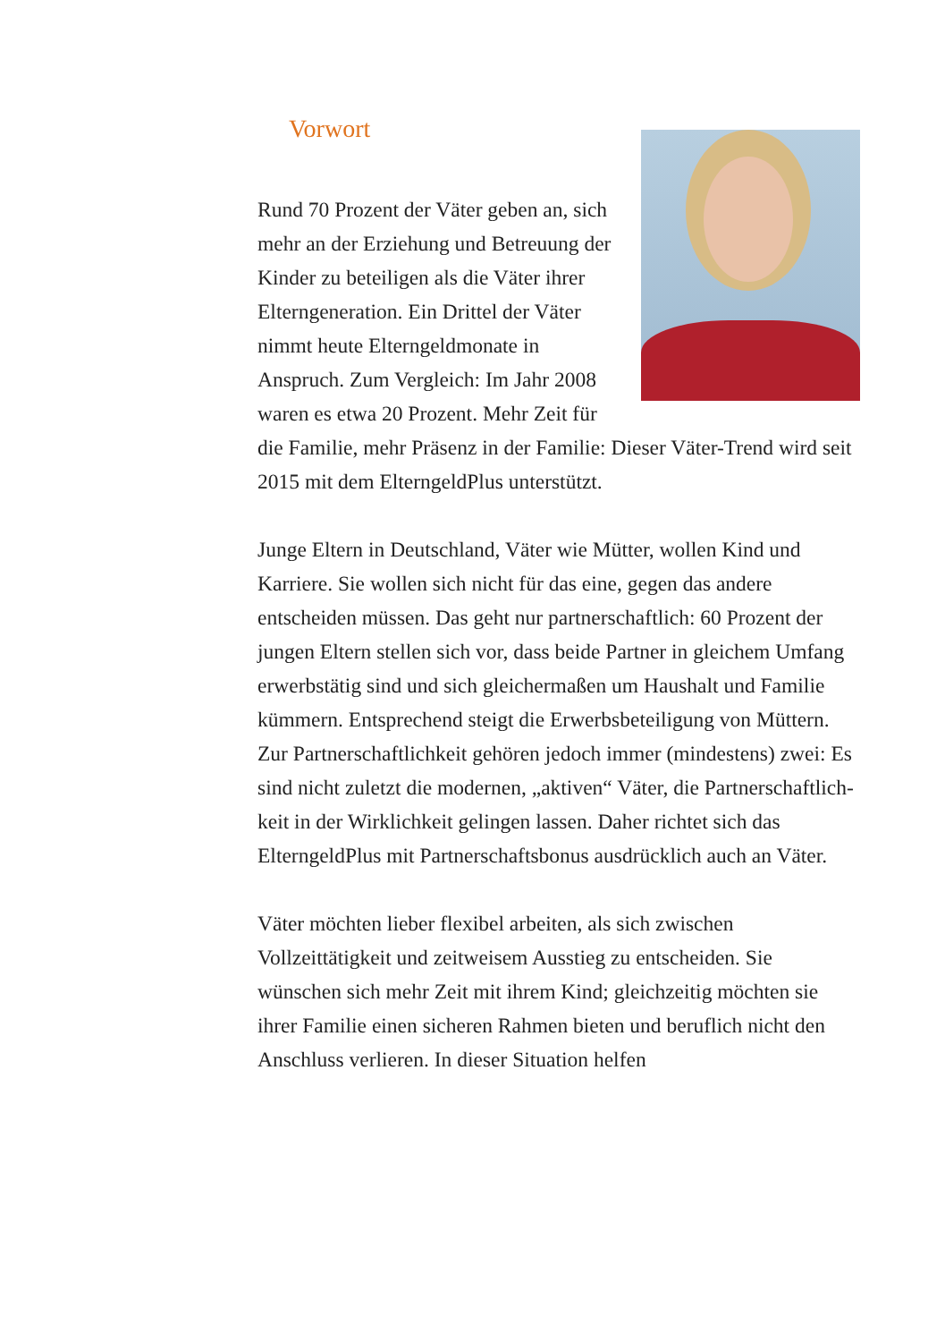Vorwort
Rund 70 Prozent der Väter geben an, sich mehr an der Erziehung und Betreuung der Kinder zu beteiligen als die Väter ihrer Elterngeneration. Ein Drittel der Väter nimmt heute Elterngeldmonate in Anspruch. Zum Vergleich: Im Jahr 2008 waren es etwa 20 Prozent. Mehr Zeit für die Familie, mehr Präsenz in der Familie: Dieser Väter-Trend wird seit 2015 mit dem Eltern­geldPlus unterstützt.
Junge Eltern in Deutschland, Väter wie Mütter, wollen Kind und Karriere. Sie wollen sich nicht für das eine, gegen das andere entscheiden müssen. Das geht nur partnerschaftlich: 60 Prozent der jungen Eltern stellen sich vor, dass beide Partner in gleichem Umfang erwerbstätig sind und sich gleicherma­ßen um Haushalt und Familie kümmern. Entsprechend steigt die Erwerbsbeteiligung von Müttern. Zur Partnerschaftlich­keit gehören jedoch immer (mindestens) zwei: Es sind nicht zuletzt die modernen, „aktiven“ Väter, die Partnerschaftlich­keit in der Wirklichkeit gelingen lassen. Daher richtet sich das ElterngeldPlus mit Partnerschaftsbonus ausdrücklich auch an Väter.
Väter möchten lieber flexibel arbeiten, als sich zwischen Vollzeittätigkeit und zeitweisem Ausstieg zu entscheiden. Sie wünschen sich mehr Zeit mit ihrem Kind; gleichzeitig möch­ten sie ihrer Familie einen sicheren Rahmen bieten und beruf­lich nicht den Anschluss verlieren. In dieser Situation helfen